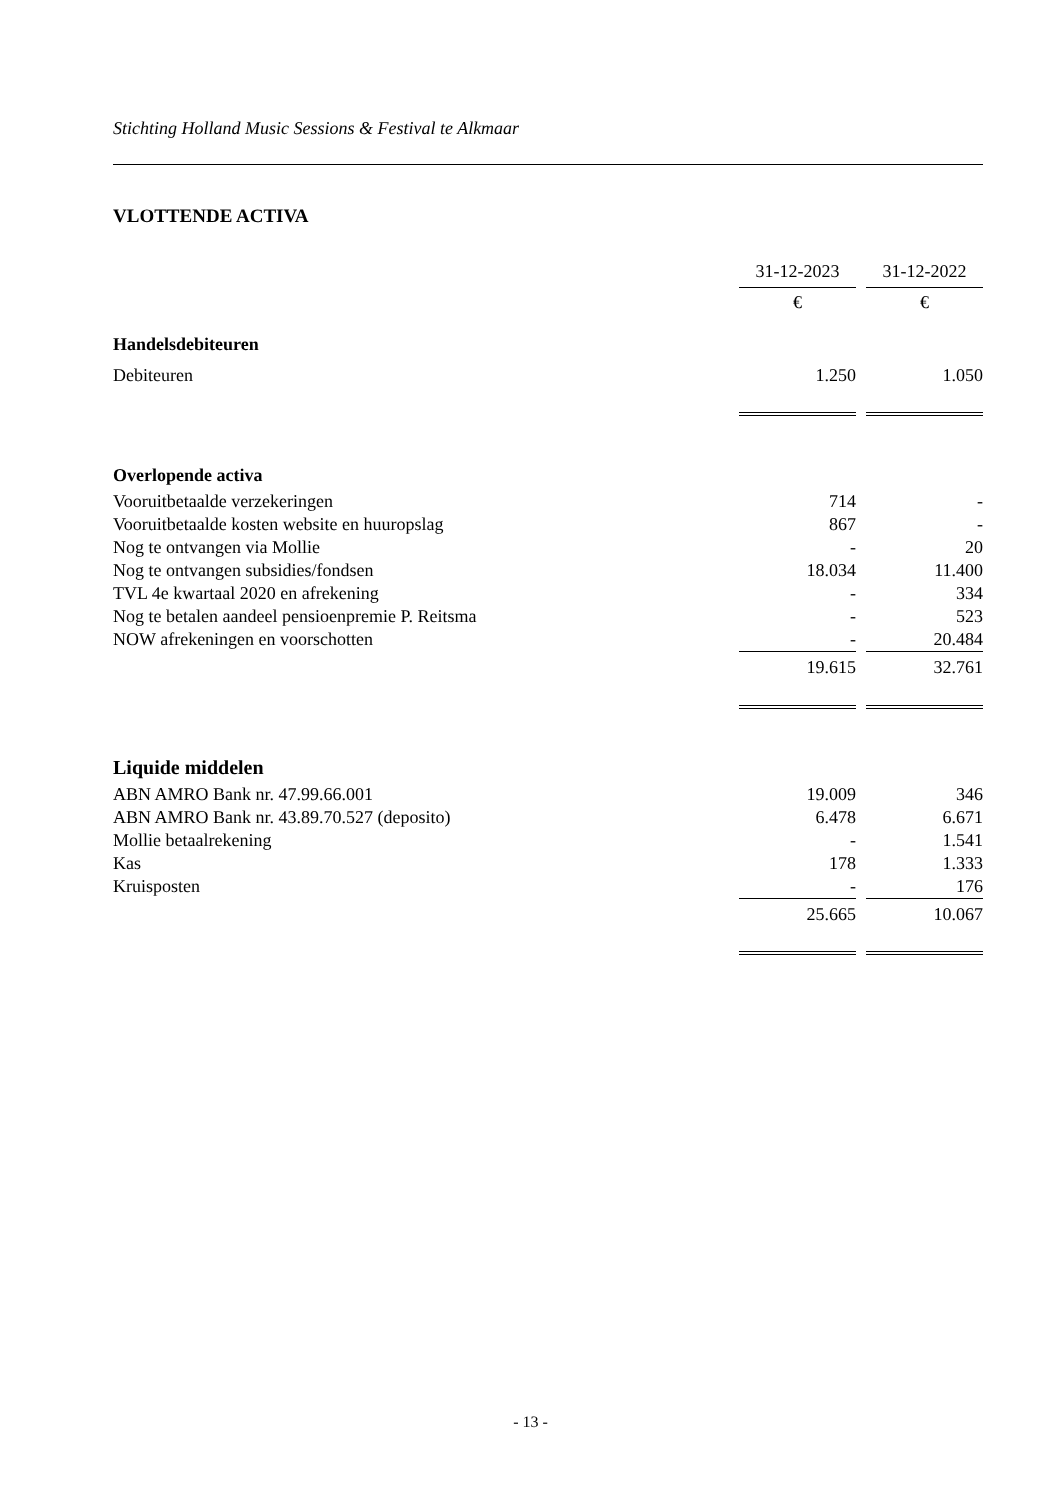Stichting Holland Music Sessions & Festival te Alkmaar
VLOTTENDE ACTIVA
| | 31-12-2023 | | 31-12-2022 |
| | € | | € |
| Handelsdebiteuren | | | |
| Debiteuren | 1.250 | | 1.050 |
| Overlopende activa | | | |
| Vooruitbetaalde verzekeringen | 714 | | - |
| Vooruitbetaalde kosten website en huuropslag | 867 | | - |
| Nog te ontvangen via Mollie | - | | 20 |
| Nog te ontvangen subsidies/fondsen | 18.034 | | 11.400 |
| TVL 4e kwartaal 2020 en afrekening | - | | 334 |
| Nog te betalen aandeel pensioenpremie P. Reitsma | - | | 523 |
| NOW afrekeningen en voorschotten | - | | 20.484 |
| | 19.615 | | 32.761 |
| Liquide middelen | | | |
| ABN AMRO Bank nr. 47.99.66.001 | 19.009 | | 346 |
| ABN AMRO Bank nr. 43.89.70.527 (deposito) | 6.478 | | 6.671 |
| Mollie betaalrekening | - | | 1.541 |
| Kas | 178 | | 1.333 |
| Kruisposten | - | | 176 |
| | 25.665 | | 10.067 |
- 13 -